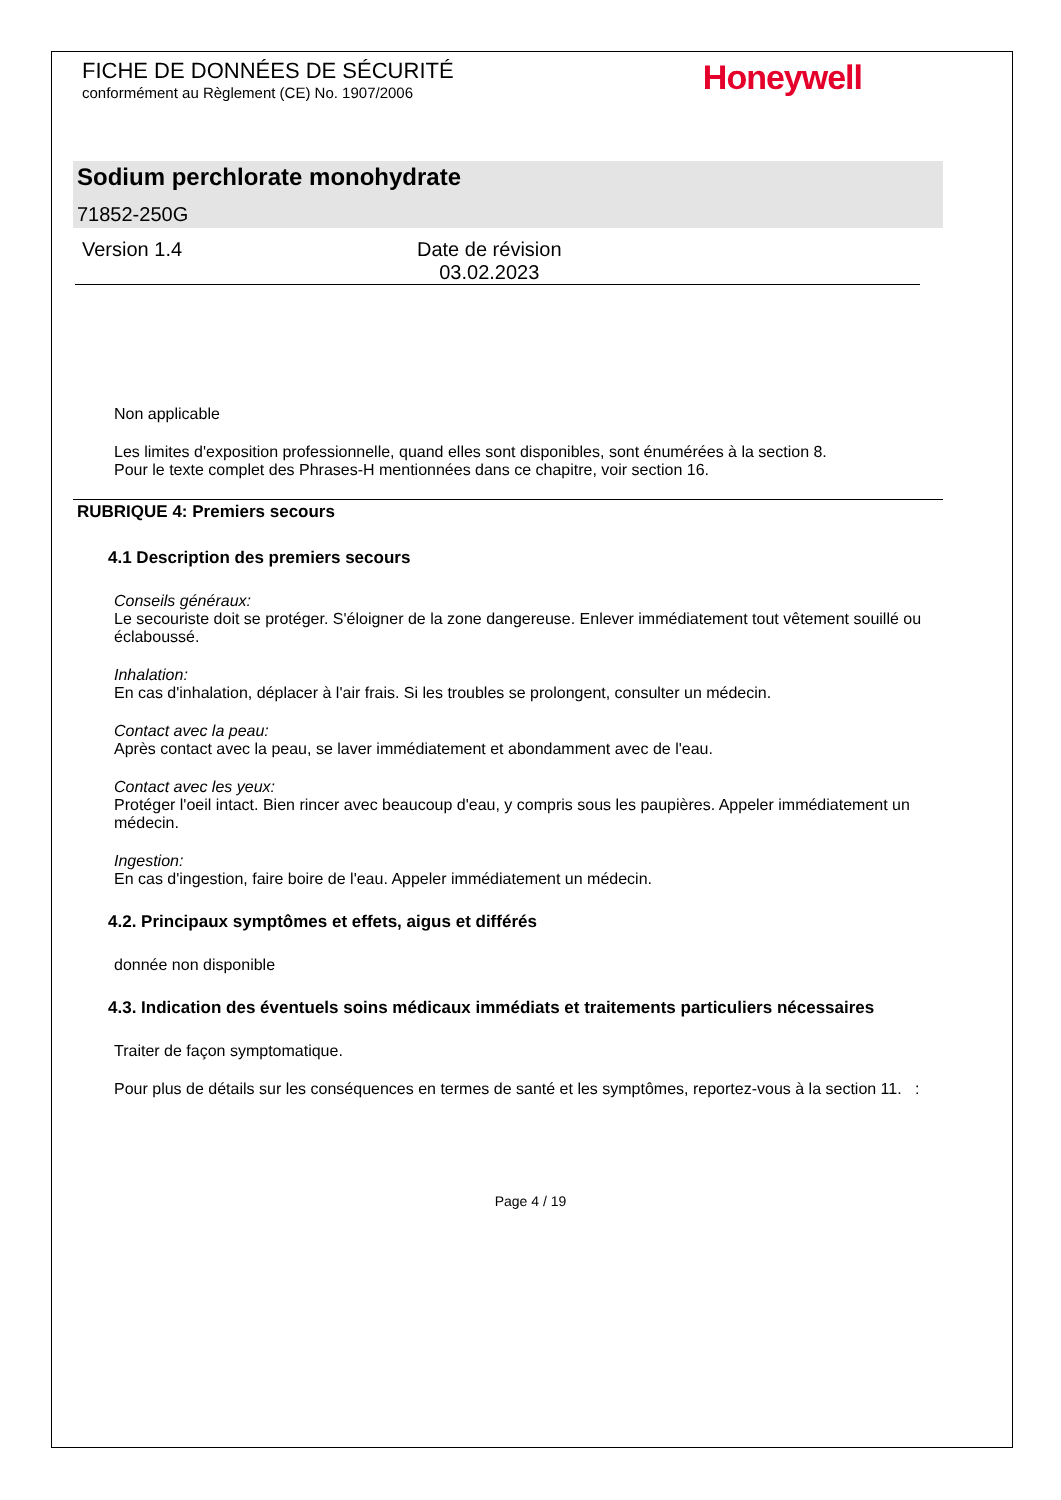FICHE DE DONNÉES DE SÉCURITÉ
conformément au Règlement (CE) No. 1907/2006
Honeywell
Sodium perchlorate monohydrate
71852-250G
Version 1.4 Date de révision
03.02.2023
Non applicable
Les limites d'exposition professionnelle, quand elles sont disponibles, sont énumérées à la section 8.
Pour le texte complet des Phrases-H mentionnées dans ce chapitre, voir section 16.
RUBRIQUE 4: Premiers secours
4.1 Description des premiers secours
Conseils généraux:
Le secouriste doit se protéger. S'éloigner de la zone dangereuse. Enlever immédiatement tout vêtement souillé ou éclaboussé.
Inhalation:
En cas d'inhalation, déplacer à l'air frais. Si les troubles se prolongent, consulter un médecin.
Contact avec la peau:
Après contact avec la peau, se laver immédiatement et abondamment avec de l'eau.
Contact avec les yeux:
Protéger l'oeil intact. Bien rincer avec beaucoup d'eau, y compris sous les paupières. Appeler immédiatement un médecin.
Ingestion:
En cas d'ingestion, faire boire de l'eau. Appeler immédiatement un médecin.
4.2. Principaux symptômes et effets, aigus et différés
donnée non disponible
4.3. Indication des éventuels soins médicaux immédiats et traitements particuliers nécessaires
Traiter de façon symptomatique.
Pour plus de détails sur les conséquences en termes de santé et les symptômes, reportez-vous à la section 11. :
Page 4 / 19